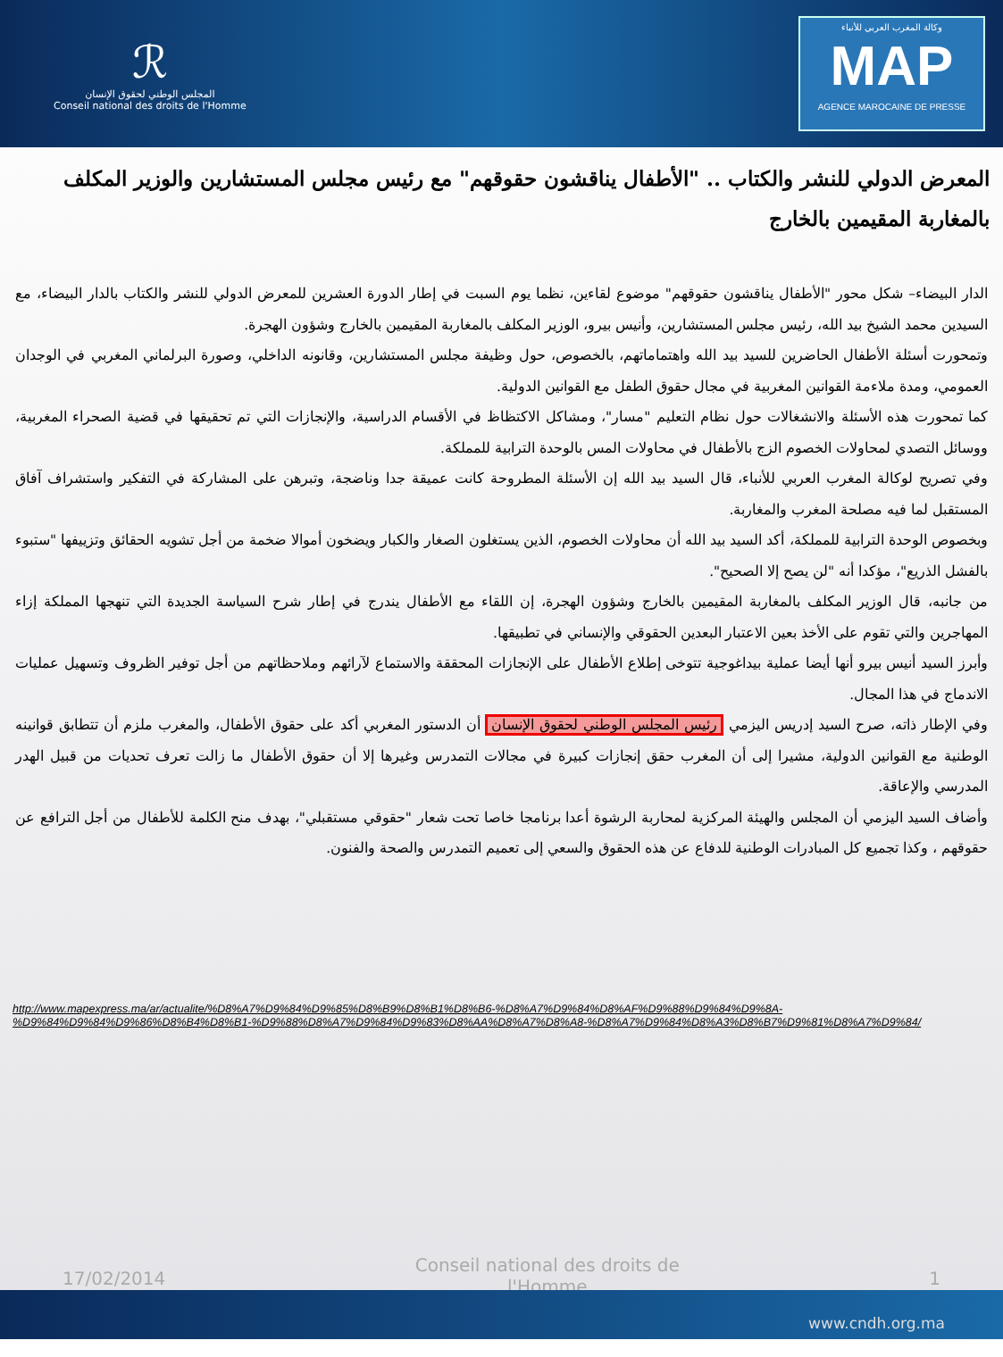ℛ
المجلس الوطني لحقوق الإنسان
Conseil national des droits de l'Homme
وكالة المغرب العربي للأنباء
MAP
AGENCE MAROCAINE DE PRESSE
المعرض الدولي للنشر والكتاب .. "الأطفال يناقشون حقوقهم" مع رئيس مجلس المستشارين والوزير المكلف بالمغاربة المقيمين بالخارج
الدار البيضاء– شكل محور "الأطفال يناقشون حقوقهم" موضوع لقاءين، نظما يوم السبت في إطار الدورة العشرين للمعرض الدولي للنشر والكتاب بالدار البيضاء، مع السيدين محمد الشيخ بيد الله، رئيس مجلس المستشارين، وأنيس بيرو، الوزير المكلف بالمغاربة المقيمين بالخارج وشؤون الهجرة.
وتمحورت أسئلة الأطفال الحاضرين للسيد بيد الله واهتماماتهم، بالخصوص، حول وظيفة مجلس المستشارين، وقانونه الداخلي، وصورة البرلماني المغربي في الوجدان العمومي، ومدة ملاءمة القوانين المغربية في مجال حقوق الطفل مع القوانين الدولية.
كما تمحورت هذه الأسئلة والانشغالات حول نظام التعليم "مسار"، ومشاكل الاكتظاظ في الأقسام الدراسية، والإنجازات التي تم تحقيقها في قضية الصحراء المغربية، ووسائل التصدي لمحاولات الخصوم الزج بالأطفال في محاولات المس بالوحدة الترابية للمملكة.
وفي تصريح لوكالة المغرب العربي للأنباء، قال السيد بيد الله إن الأسئلة المطروحة كانت عميقة جدا وناضجة، وتبرهن على المشاركة في التفكير واستشراف آفاق المستقبل لما فيه مصلحة المغرب والمغاربة.
وبخصوص الوحدة الترابية للمملكة، أكد السيد بيد الله أن محاولات الخصوم، الذين يستغلون الصغار والكبار ويضخون أموالا ضخمة من أجل تشويه الحقائق وتزييفها "ستبوء بالفشل الذريع"، مؤكدا أنه "لن يصح إلا الصحيح".
من جانبه، قال الوزير المكلف بالمغاربة المقيمين بالخارج وشؤون الهجرة، إن اللقاء مع الأطفال يندرج في إطار شرح السياسة الجديدة التي تنهجها المملكة إزاء المهاجرين والتي تقوم على الأخذ بعين الاعتبار البعدين الحقوقي والإنساني في تطبيقها.
وأبرز السيد أنيس بيرو أنها أيضا عملية بيداغوجية تتوخى إطلاع الأطفال على الإنجازات المحققة والاستماع لآرائهم وملاحظاتهم من أجل توفير الظروف وتسهيل عمليات الاندماج في هذا المجال.
وفي الإطار ذاته، صرح السيد إدريس اليزمي رئيس المجلس الوطني لحقوق الإنسان أن الدستور المغربي أكد على حقوق الأطفال، والمغرب ملزم أن تتطابق قوانينه الوطنية مع القوانين الدولية، مشيرا إلى أن المغرب حقق إنجازات كبيرة في مجالات التمدرس وغيرها إلا أن حقوق الأطفال ما زالت تعرف تحديات من قبيل الهدر المدرسي والإعاقة.
وأضاف السيد اليزمي أن المجلس والهيئة المركزية لمحاربة الرشوة أعدا برنامجا خاصا تحت شعار "حقوقي مستقبلي"، بهدف منح الكلمة للأطفال من أجل الترافع عن حقوقهم ، وكذا تجميع كل المبادرات الوطنية للدفاع عن هذه الحقوق والسعي إلى تعميم التمدرس والصحة والفنون.
http://www.mapexpress.ma/ar/actualite/%D8%A7%D9%84%D9%85%D8%B9%D8%B1%D8%B6-%D8%A7%D9%84%D8%AF%D9%88%D9%84%D9%8A-%D9%84%D9%84%D9%86%D8%B4%D8%B1-%D9%88%D8%A7%D9%84%D9%83%D8%AA%D8%A7%D8%A8-%D8%A7%D9%84%D8%A3%D8%B7%D9%81%D8%A7%D9%84/
17/02/2014 Conseil national des droits de l'Homme 1
www.cndh.org.ma